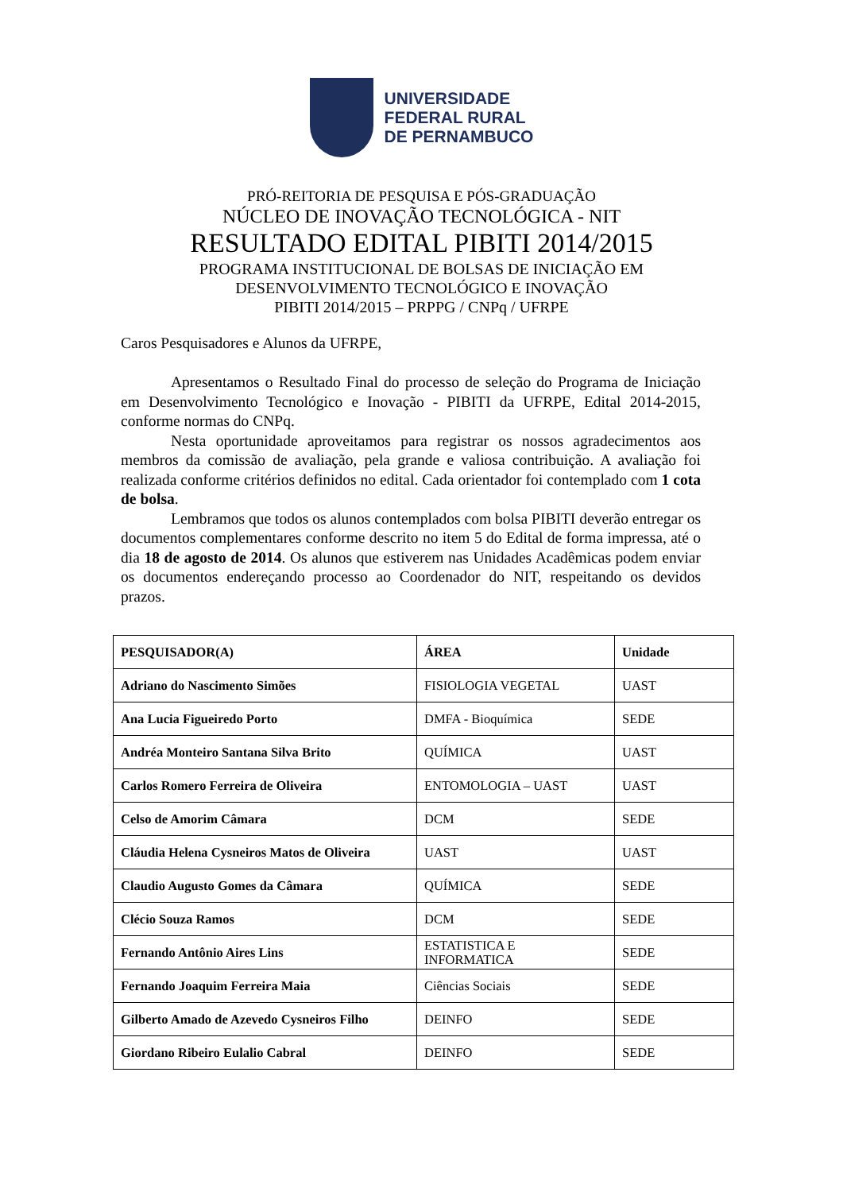UNIVERSIDADE
FEDERAL RURAL
DE PERNAMBUCO
PRÓ-REITORIA DE PESQUISA E PÓS-GRADUAÇÃO
NÚCLEO DE INOVAÇÃO TECNOLÓGICA - NIT
RESULTADO EDITAL PIBITI 2014/2015
PROGRAMA INSTITUCIONAL DE BOLSAS DE INICIAÇÃO EM
DESENVOLVIMENTO TECNOLÓGICO E INOVAÇÃO
PIBITI 2014/2015 – PRPPG / CNPq / UFRPE
Caros Pesquisadores e Alunos da UFRPE,
Apresentamos o Resultado Final do processo de seleção do Programa de Iniciação em Desenvolvimento Tecnológico e Inovação - PIBITI da UFRPE, Edital 2014-2015, conforme normas do CNPq.
Nesta oportunidade aproveitamos para registrar os nossos agradecimentos aos membros da comissão de avaliação, pela grande e valiosa contribuição. A avaliação foi realizada conforme critérios definidos no edital. Cada orientador foi contemplado com 1 cota de bolsa.
Lembramos que todos os alunos contemplados com bolsa PIBITI deverão entregar os documentos complementares conforme descrito no item 5 do Edital de forma impressa, até o dia 18 de agosto de 2014. Os alunos que estiverem nas Unidades Acadêmicas podem enviar os documentos endereçando processo ao Coordenador do NIT, respeitando os devidos prazos.
| PESQUISADOR(A) | ÁREA | Unidade |
| --- | --- | --- |
| Adriano do Nascimento Simões | FISIOLOGIA VEGETAL | UAST |
| Ana Lucia Figueiredo Porto | DMFA - Bioquímica | SEDE |
| Andréa Monteiro Santana Silva Brito | QUÍMICA | UAST |
| Carlos Romero Ferreira de Oliveira | ENTOMOLOGIA – UAST | UAST |
| Celso de Amorim Câmara | DCM | SEDE |
| Cláudia Helena Cysneiros Matos de Oliveira | UAST | UAST |
| Claudio Augusto Gomes da Câmara | QUÍMICA | SEDE |
| Clécio Souza Ramos | DCM | SEDE |
| Fernando Antônio Aires Lins | ESTATISTICA E INFORMATICA | SEDE |
| Fernando Joaquim Ferreira Maia | Ciências Sociais | SEDE |
| Gilberto Amado de Azevedo Cysneiros Filho | DEINFO | SEDE |
| Giordano Ribeiro Eulalio Cabral | DEINFO | SEDE |